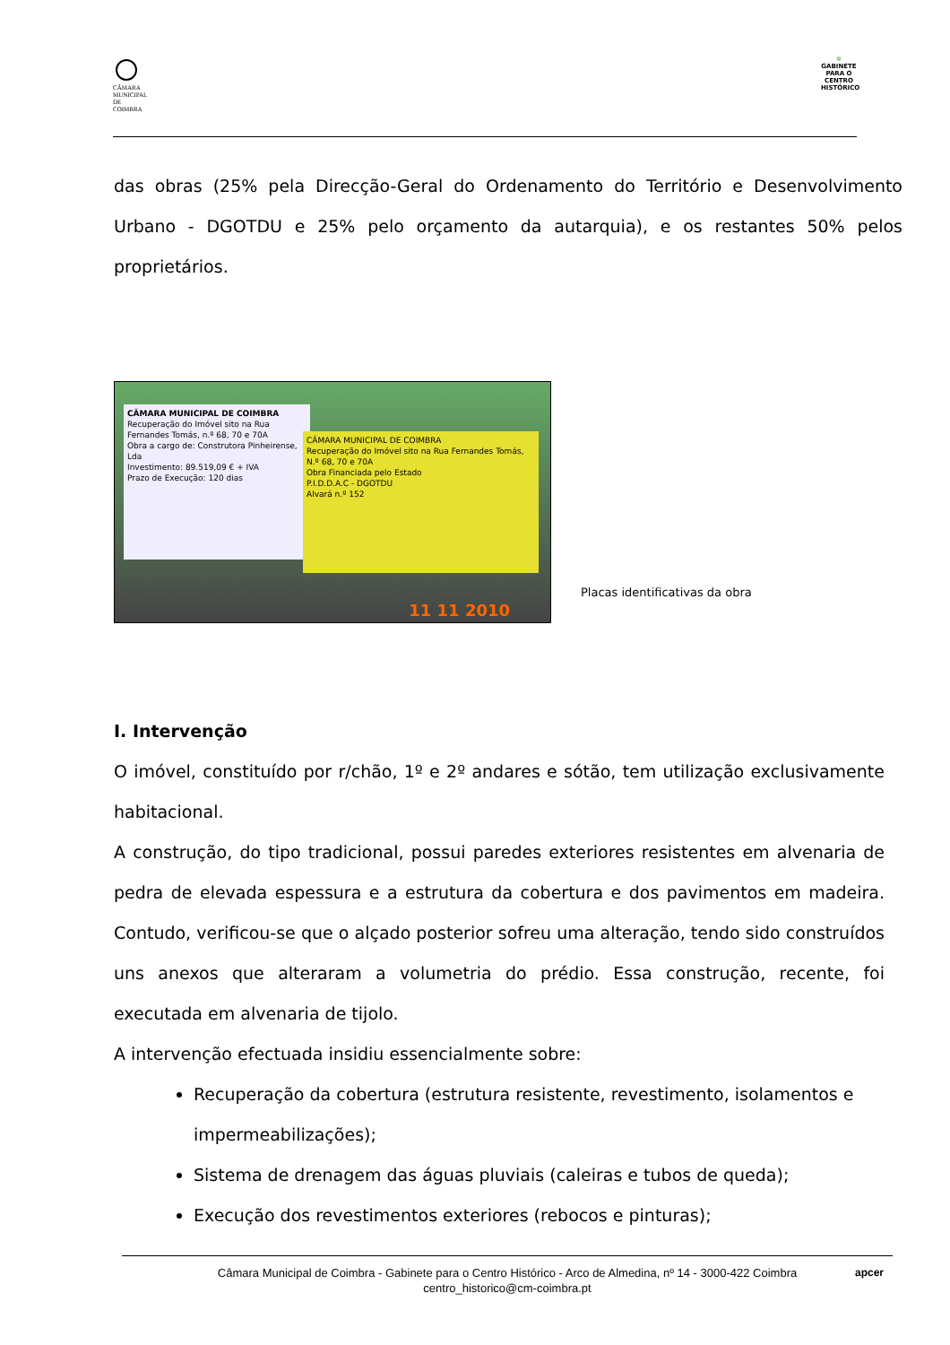CÂMARA MUNICIPAL DE COIMBRA
✲
GABINETE PARA O CENTRO HISTÓRICO
das obras (25% pela Direcção-Geral do Ordenamento do Território e Desenvolvimento Urbano - DGOTDU e 25% pelo orçamento da autarquia), e os restantes 50% pelos proprietários.
CÂMARA MUNICIPAL DE COIMBRA
Recuperação do Imóvel sito na Rua Fernandes Tomás, n.º 68, 70 e 70A
Obra a cargo de: Construtora Pinheirense, Lda
Investimento: 89.519,09 € + IVA
Prazo de Execução: 120 dias
CÂMARA MUNICIPAL DE COIMBRA
Recuperação do Imóvel sito na Rua Fernandes Tomás, N.º 68, 70 e 70A
Obra Financiada pelo Estado
P.I.D.D.A.C - DGOTDU
Alvará n.º 152
11 11 2010
Placas identificativas da obra
I. Intervenção
O imóvel, constituído por r/chão, 1º e 2º andares e sótão, tem utilização exclusivamente habitacional.
A construção, do tipo tradicional, possui paredes exteriores resistentes em alvenaria de pedra de elevada espessura e a estrutura da cobertura e dos pavimentos em madeira. Contudo, verificou-se que o alçado posterior sofreu uma alteração, tendo sido construídos uns anexos que alteraram a volumetria do prédio. Essa construção, recente, foi executada em alvenaria de tijolo.
A intervenção efectuada insidiu essencialmente sobre:
Recuperação da cobertura (estrutura resistente, revestimento, isolamentos e impermeabilizações);
Sistema de drenagem das águas pluviais (caleiras e tubos de queda);
Execução dos revestimentos exteriores (rebocos e pinturas);
Câmara Municipal de Coimbra - Gabinete para o Centro Histórico - Arco de Almedina, nº 14 - 3000-422 Coimbra
centro_historico@cm-coimbra.pt
apcer